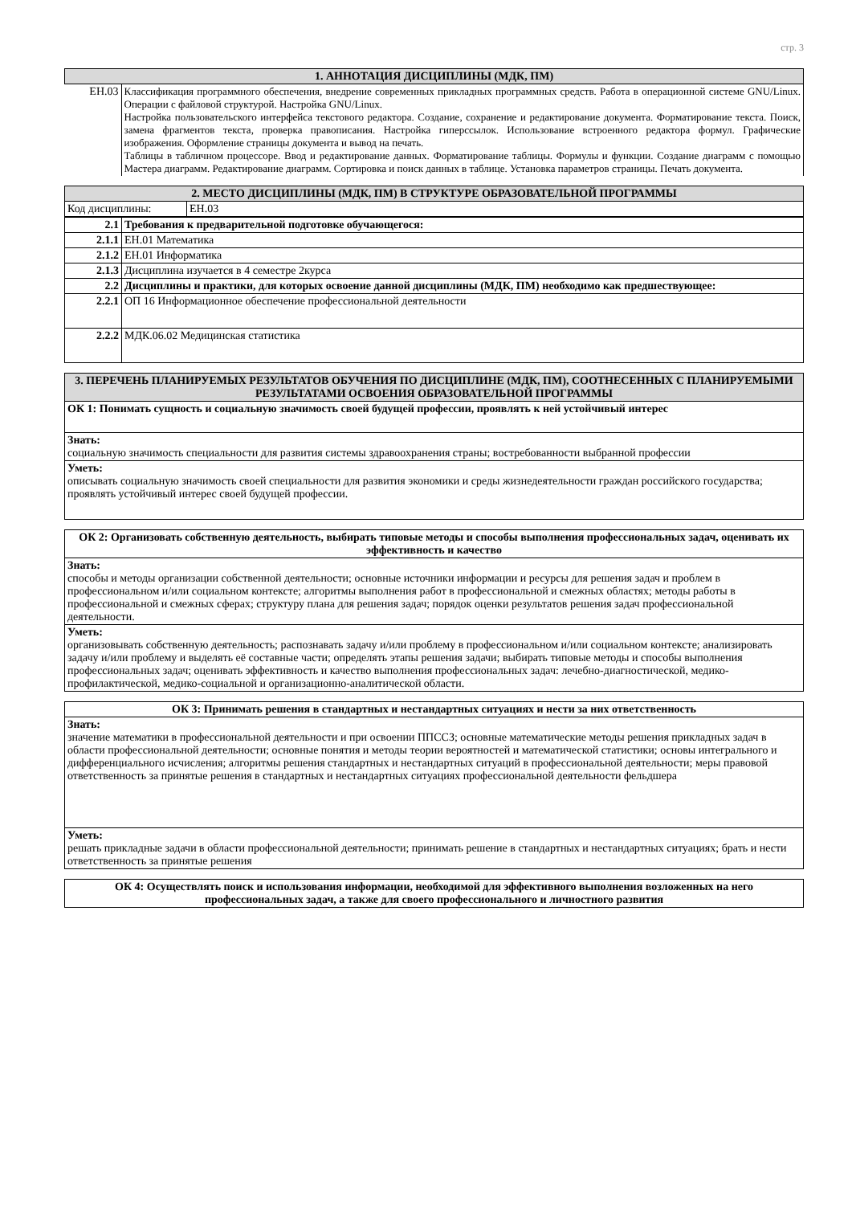стр. 3
| 1. АННОТАЦИЯ ДИСЦИПЛИНЫ (МДК, ПМ) | |
| --- | --- |
| ЕН.03 | Классификация программного обеспечения, внедрение современных прикладных программных средств. Работа в операционной системе GNU/Linux. Операции с файловой структурой. Настройка GNU/Linux. Настройка пользовательского интерфейса текстового редактора. Создание, сохранение и редактирование документа. Форматирование текста. Поиск, замена фрагментов текста, проверка правописания. Настройка гиперссылок. Использование встроенного редактора формул. Графические изображения. Оформление страницы документа и вывод на печать. Таблицы в табличном процессоре. Ввод и редактирование данных. Форматирование таблицы. Формулы и функции. Создание диаграмм с помощью Мастера диаграмм. Редактирование диаграмм. Сортировка и поиск данных в таблице. Установка параметров страницы. Печать документа. |
| 2. МЕСТО ДИСЦИПЛИНЫ (МДК, ПМ) В СТРУКТУРЕ ОБРАЗОВАТЕЛЬНОЙ ПРОГРАММЫ | |
| --- | --- |
| Код дисциплины: | ЕН.03 |
| 2.1 | Требования к предварительной подготовке обучающегося: |
| 2.1.1 | ЕН.01 Математика |
| 2.1.2 | ЕН.01 Информатика |
| 2.1.3 | Дисциплина изучается в 4 семестре 2курса |
| 2.2 | Дисциплины и практики, для которых освоение данной дисциплины (МДК, ПМ) необходимо как предшествующее: |
| 2.2.1 | ОП 16 Информационное обеспечение профессиональной деятельности |
| 2.2.2 | МДК.06.02 Медицинская статистика |
| 3. ПЕРЕЧЕНЬ ПЛАНИРУЕМЫХ РЕЗУЛЬТАТОВ ОБУЧЕНИЯ ПО ДИСЦИПЛИНЕ (МДК, ПМ), СООТНЕСЕННЫХ С ПЛАНИРУЕМЫМИ РЕЗУЛЬТАТАМИ ОСВОЕНИЯ ОБРАЗОВАТЕЛЬНОЙ ПРОГРАММЫ |
| --- |
| ОК 1: Понимать сущность и социальную значимость своей будущей профессии, проявлять к ней устойчивый интерес |
| Знать: социальную значимость специальности для развития системы здравоохранения страны; востребованности выбранной профессии |
| Уметь: описывать социальную значимость своей специальности для развития экономики и среды жизнедеятельности граждан российского государства; проявлять устойчивый интерес своей будущей профессии. |
| ОК 2: Организовать собственную деятельность, выбирать типовые методы и способы выполнения профессиональных задач, оценивать их эффективность и качество |
| Знать: способы и методы организации собственной деятельности; основные источники информации и ресурсы для решения задач и проблем в профессиональном и/или социальном контексте; алгоритмы выполнения работ в профессиональной и смежных областях; методы работы в профессиональной и смежных сферах; структуру плана для решения задач; порядок оценки результатов решения задач профессиональной деятельности. |
| Уметь: организовывать собственную деятельность; распознавать задачу и/или проблему в профессиональном и/или социальном контексте; анализировать задачу и/или проблему и выделять её составные части; определять этапы решения задачи; выбирать типовые методы и способы выполнения профессиональных задач; оценивать эффективность и качество выполнения профессиональных задач: лечебно-диагностической, медико-профилактической, медико-социальной и организационно-аналитической области. |
| ОК 3: Принимать решения в стандартных и нестандартных ситуациях и нести за них ответственность |
| Знать: значение математики в профессиональной деятельности и при освоении ППССЗ; основные математические методы решения прикладных задач в области профессиональной деятельности; основные понятия и методы теории вероятностей и математической статистики; основы интегрального и дифференциального исчисления; алгоритмы решения стандартных и нестандартных ситуаций в профессиональной деятельности; меры правовой ответственность за принятые решения в стандартных и нестандартных ситуациях профессиональной деятельности фельдшера |
| Уметь: решать прикладные задачи в области профессиональной деятельности; принимать решение в стандартных и нестандартных ситуациях; брать и нести ответственность за принятые решения |
| ОК 4: Осуществлять поиск и использования информации, необходимой для эффективного выполнения возложенных на него профессиональных задач, а также для своего профессионального и личностного развития |